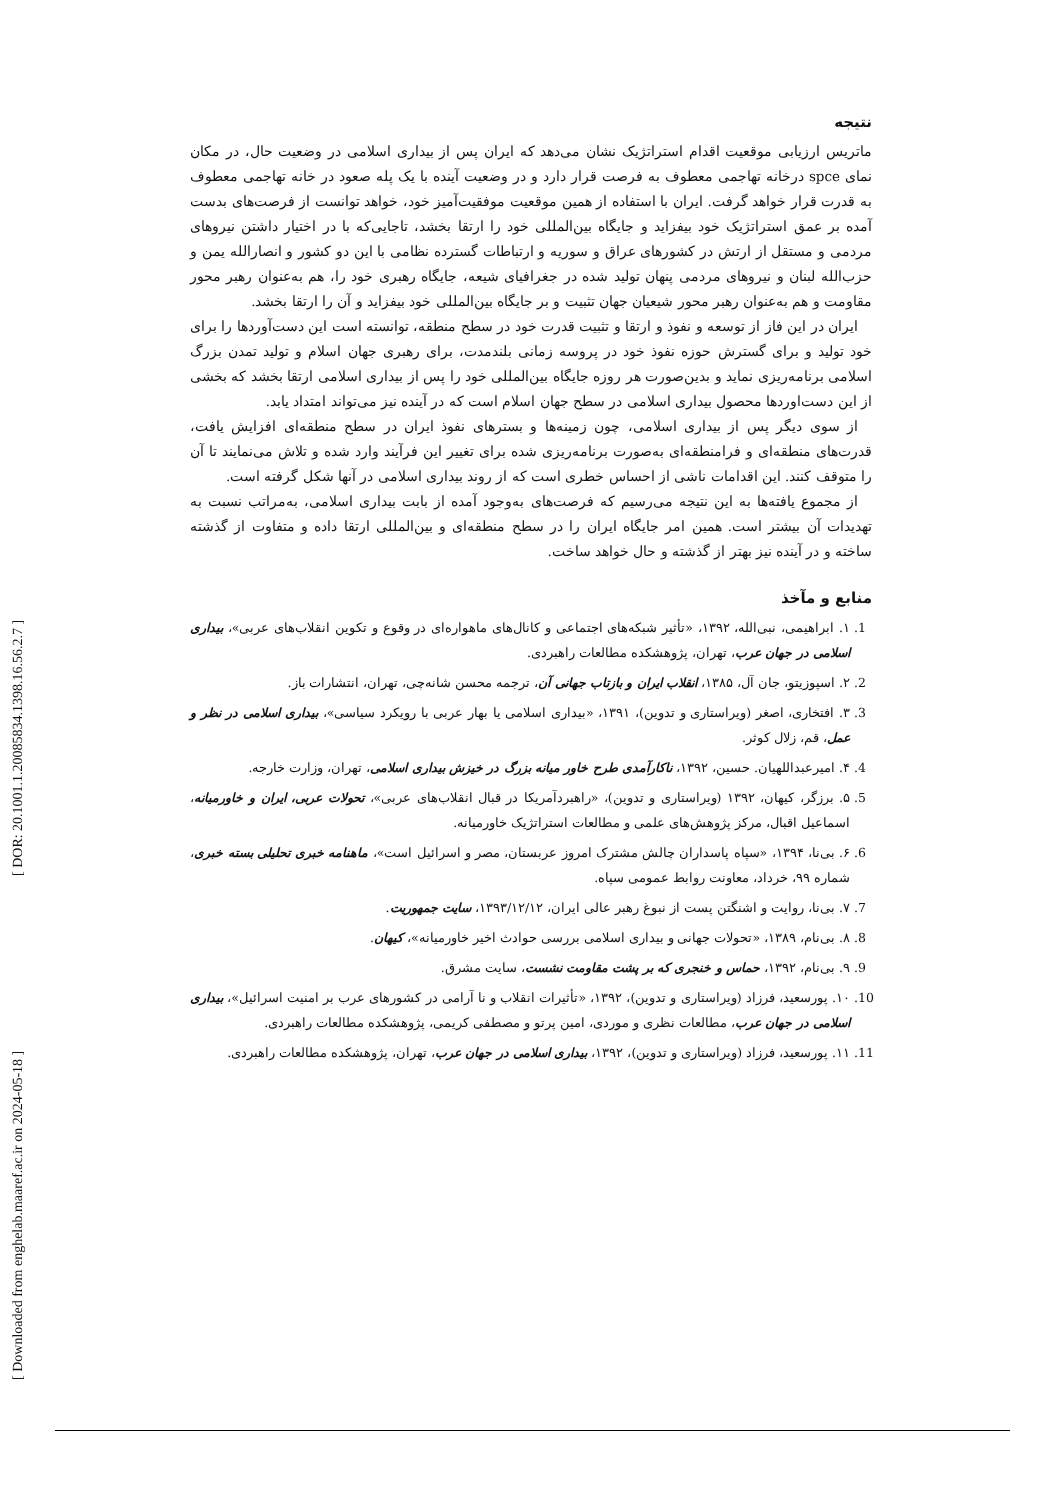[ Downloaded from enghelab.maaref.ac.ir on 2024-05-18 ] [ DOR: 20.1001.1.20085834.1398.16.56.2.7 ]
نتیجه
ماتریس ارزیابی موقعیت اقدام استراتژیک نشان می‌دهد که ایران پس از بیداری اسلامی در وضعیت حال، در مکان نمای spce درخانه تهاجمی معطوف به فرصت قرار دارد و در وضعیت آینده با یک پله صعود در خانه تهاجمی معطوف به قدرت قرار خواهد گرفت. ایران با استفاده از همین موقعیت موفقیت‌آمیز خود، خواهد توانست از فرصت‌های بدست آمده بر عمق استراتژیک خود بیفزاید و جایگاه بین‌المللی خود را ارتقا بخشد، تاجایی‌که با در اختیار داشتن نیروهای مردمی و مستقل از ارتش در کشورهای عراق و سوریه و ارتباطات گسترده نظامی با این دو کشور و انصارالله یمن و حزب‌الله لبنان و نیروهای مردمی پنهان تولید شده در جغرافیای شیعه، جایگاه رهبری خود را، هم به‌عنوان رهبر محور مقاومت و هم به‌عنوان رهبر محور شیعیان جهان تثبیت و بر جایگاه بین‌المللی خود بیفزاید و آن را ارتقا بخشد.
ایران در این فاز از توسعه و نفوذ و ارتقا و تثبیت قدرت خود در سطح منطقه، توانسته است این دست‌آوردها را برای خود تولید و برای گسترش حوزه نفوذ خود در پروسه زمانی بلندمدت، برای رهبری جهان اسلام و تولید تمدن بزرگ اسلامی برنامه‌ریزی نماید و بدین‌صورت هر روزه جایگاه بین‌المللی خود را پس از بیداری اسلامی ارتقا بخشد که بخشی از این دست‌اوردها محصول بیداری اسلامی در سطح جهان اسلام است که در آینده نیز می‌تواند امتداد یابد.
از سوی دیگر پس از بیداری اسلامی، چون زمینه‌ها و بسترهای نفوذ ایران در سطح منطقه‌ای افزایش یافت، قدرت‌های منطقه‌ای و فرامنطقه‌ای به‌صورت برنامه‌ریزی شده برای تغییر این فرآیند وارد شده و تلاش می‌نمایند تا آن را متوقف کنند. این اقدامات ناشی از احساس خطری است که از روند بیداری اسلامی در آنها شکل گرفته است.
از مجموع یافته‌ها به این نتیجه می‌رسیم که فرصت‌های به‌وجود آمده از بابت بیداری اسلامی، به‌مراتب نسبت به تهدیدات آن بیشتر است. همین امر جایگاه ایران را در سطح منطقه‌ای و بین‌المللی ارتقا داده و متفاوت از گذشته ساخته و در آینده نیز بهتر از گذشته و حال خواهد ساخت.
منابع و مآخذ
1. ۱. ابراهیمی، نبی‌الله، ۱۳۹۲، «تأثیر شبکه‌های اجتماعی و کانال‌های ماهواره‌ای در وقوع و تکوین انقلاب‌های عربی»، بیداری اسلامی در جهان عرب، تهران، پژوهشکده مطالعات راهبردی.
2. ۲. اسپوزیتو، جان آل، ۱۳۸۵، انقلاب ایران و بازتاب جهانی آن، ترجمه محسن شانه‌چی، تهران، انتشارات باز.
3. ۳. افتخاری، اصغر (ویراستاری و تدوین)، ۱۳۹۱، «بیداری اسلامی یا بهار عربی با رویکرد سیاسی»، بیداری اسلامی در نظر و عمل، قم، زلال کوثر.
4. ۴. امیرعبداللهیان. حسین، ۱۳۹۲، ناکارآمدی طرح خاور میانه بزرگ در خیزش بیداری اسلامی، تهران، وزارت خارجه.
5. ۵. برزگر، کیهان، ۱۳۹۲ (ویراستاری و تدوین)، «راهبردآمریکا در قبال انقلاب‌های عربی»، تحولات عربی، ایران و خاورمیانه، اسماعیل اقبال، مرکز پژوهش‌های علمی و مطالعات استراتژیک خاورمیانه.
6. ۶. بی‌نا، ۱۳۹۴، «سپاه پاسداران چالش مشترک امروز عربستان، مصر و اسرائیل است»، ماهنامه خبری تحلیلی بسته خبری، شماره ۹۹، خرداد، معاونت روابط عمومی سپاه.
7. ۷. بی‌نا، روایت و اشنگتن پست از نبوغ رهبر عالی ایران، ۱۳۹۳/۱۲/۱۲، سایت جمهوریت.
8. ۸. بی‌نام، ۱۳۸۹، «تحولات جهانی و بیداری اسلامی بررسی حوادث اخیر خاورمیانه»، کیهان.
9. ۹. بی‌نام، ۱۳۹۲، حماس و خنجری که بر پشت مقاومت نشست، سایت مشرق.
10. ۱۰. پورسعید، فرزاد (ویراستاری و تدوین)، ۱۳۹۲، «تأثیرات انقلاب و نا آرامی در کشورهای عرب بر امنیت اسرائیل»، بیداری اسلامی در جهان عرب، مطالعات نظری و موردی، امین پرتو و مصطفی کریمی، پژوهشکده مطالعات راهبردی.
11. ۱۱. پورسعید، فرزاد (ویراستاری و تدوین)، ۱۳۹۲، بیداری اسلامی در جهان عرب، تهران، پژوهشکده مطالعات راهبردی.